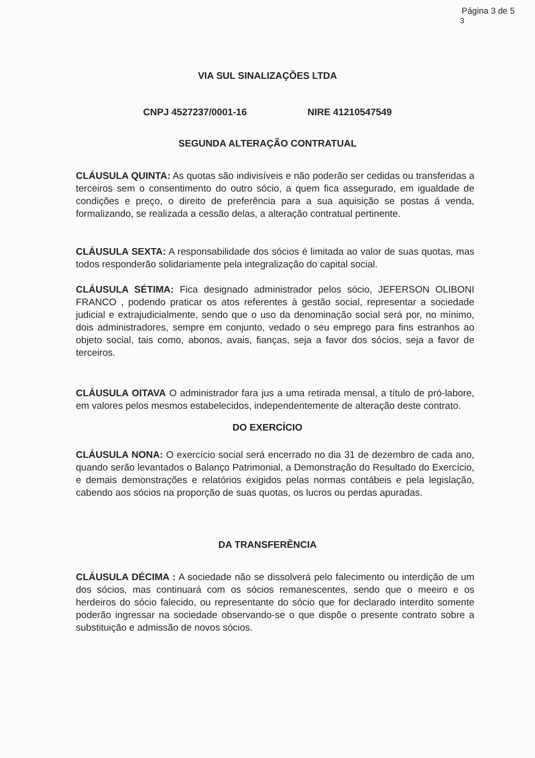Página 3 de 5
3
VIA SUL SINALIZAÇÕES LTDA
CNPJ 4527237/0001-16 NIRE 41210547549
SEGUNDA ALTERAÇÃO CONTRATUAL
CLÁUSULA QUINTA: As quotas são indivisíveis e não poderão ser cedidas ou transferidas a terceiros sem o consentimento do outro sócio, a quem fica assegurado, em igualdade de condições e preço, o direito de preferência para a sua aquisição se postas á venda, formalizando, se realizada a cessão delas, a alteração contratual pertinente.
CLÁUSULA SEXTA: A responsabilidade dos sócios é limitada ao valor de suas quotas, mas todos responderão solidariamente pela integralização do capital social.
CLÁUSULA SÉTIMA: Fica designado administrador pelos sócio, JEFERSON OLIBONI FRANCO , podendo praticar os atos referentes à gestão social, representar a sociedade judicial e extrajudicialmente, sendo que o uso da denominação social será por, no mínimo, dois administradores, sempre em conjunto, vedado o seu emprego para fins estranhos ao objeto social, tais como, abonos, avais, fianças, seja a favor dos sócios, seja a favor de terceiros.
CLÁUSULA OITAVA O administrador fara jus a uma retirada mensal, a título de pró-labore, em valores pelos mesmos estabelecidos, independentemente de alteração deste contrato.
DO EXERCÍCIO
CLÁUSULA NONA: O exercício social será encerrado no dia 31 de dezembro de cada ano, quando serão levantados o Balanço Patrimonial, a Demonstração do Resultado do Exercício, e demais demonstrações e relatórios exigidos pelas normas contábeis e pela legislação, cabendo aos sócios na proporção de suas quotas, os lucros ou perdas apuradas.
DA TRANSFERÊNCIA
CLÁUSULA DÉCIMA : A sociedade não se dissolverá pelo falecimento ou interdição de um dos sócios, mas continuará com os sócios remanescentes, sendo que o meeiro e os herdeiros do sócio falecido, ou representante do sócio que for declarado interdito somente poderão ingressar na sociedade observando-se o que dispõe o presente contrato sobre a substituição e admissão de novos sócios.